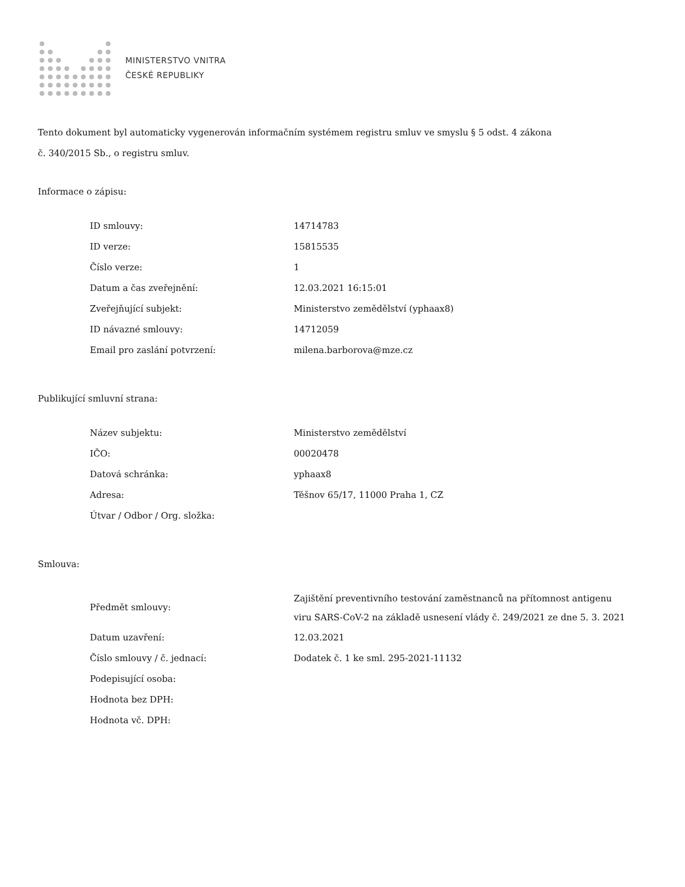MINISTERSTVO VNITRA
ČESKÉ REPUBLIKY
Tento dokument byl automaticky vygenerován informačním systémem registru smluv ve smyslu § 5 odst. 4 zákona
č. 340/2015 Sb., o registru smluv.
Informace o zápisu:
| ID smlouvy: | 14714783 |
| ID verze: | 15815535 |
| Číslo verze: | 1 |
| Datum a čas zveřejnění: | 12.03.2021 16:15:01 |
| Zveřejňující subjekt: | Ministerstvo zemědělství (yphaax8) |
| ID návazné smlouvy: | 14712059 |
| Email pro zaslání potvrzení: | milena.barborova@mze.cz |
Publikující smluvní strana:
| Název subjektu: | Ministerstvo zemědělství |
| IČO: | 00020478 |
| Datová schránka: | yphaax8 |
| Adresa: | Těšnov 65/17, 11000 Praha 1, CZ |
| Útvar / Odbor / Org. složka: | |
Smlouva:
| Předmět smlouvy: | Zajištění preventivního testování zaměstnanců na přítomnost antigenu viru SARS-CoV-2 na základě usnesení vlády č. 249/2021 ze dne 5. 3. 2021 |
| Datum uzavření: | 12.03.2021 |
| Číslo smlouvy / č. jednací: | Dodatek č. 1 ke sml. 295-2021-11132 |
| Podepisující osoba: | |
| Hodnota bez DPH: | |
| Hodnota vč. DPH: | |